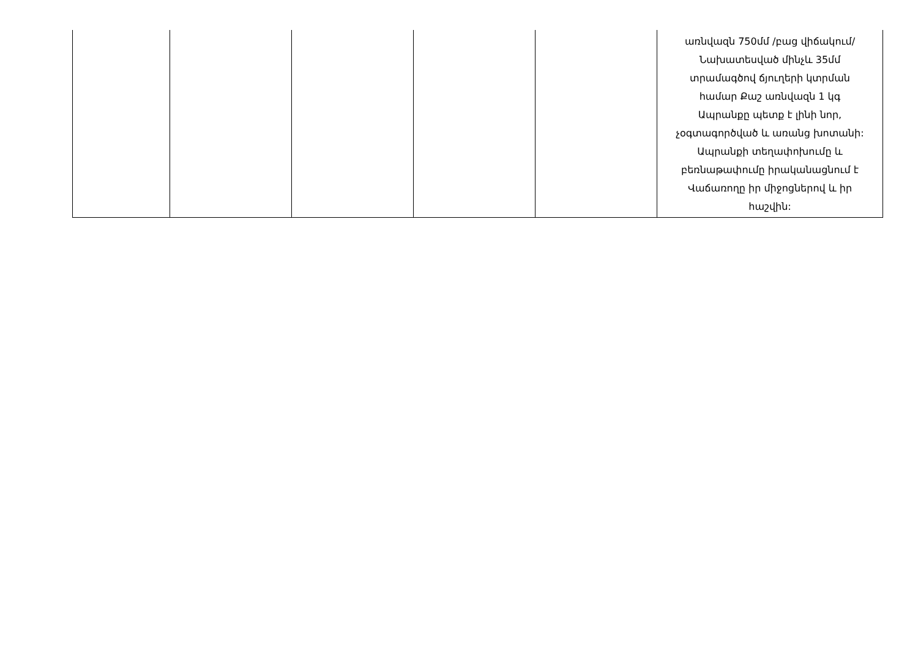| | | | | | առնվազն 750մմ /բաց վիճակում/ Նախատեսված մինչև 35մմ տրամագծով ճյուղերի կտրման համար Քաշ առնվազն 1 կգ Ապրանքը պետք է լինի նոր, չօգտագործված և առանց խոտանի: Ապրանքի տեղափոխումը և բեռնաթափումը իրականացնում է Վաճառողը իր միջոցներով և իր հաշվին: |